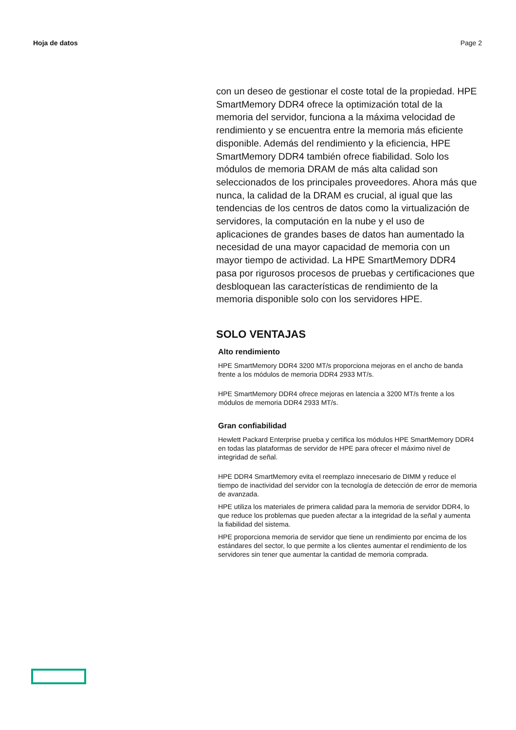Hoja de datos Page 2
con un deseo de gestionar el coste total de la propiedad. HPE SmartMemory DDR4 ofrece la optimización total de la memoria del servidor, funciona a la máxima velocidad de rendimiento y se encuentra entre la memoria más eficiente disponible. Además del rendimiento y la eficiencia, HPE SmartMemory DDR4 también ofrece fiabilidad. Solo los módulos de memoria DRAM de más alta calidad son seleccionados de los principales proveedores. Ahora más que nunca, la calidad de la DRAM es crucial, al igual que las tendencias de los centros de datos como la virtualización de servidores, la computación en la nube y el uso de aplicaciones de grandes bases de datos han aumentado la necesidad de una mayor capacidad de memoria con un mayor tiempo de actividad. La HPE SmartMemory DDR4 pasa por rigurosos procesos de pruebas y certificaciones que desbloquean las características de rendimiento de la memoria disponible solo con los servidores HPE.
SOLO VENTAJAS
Alto rendimiento
HPE SmartMemory DDR4 3200 MT/s proporciona mejoras en el ancho de banda frente a los módulos de memoria DDR4 2933 MT/s.
HPE SmartMemory DDR4 ofrece mejoras en latencia a 3200 MT/s frente a los módulos de memoria DDR4 2933 MT/s.
Gran confiabilidad
Hewlett Packard Enterprise prueba y certifica los módulos HPE SmartMemory DDR4 en todas las plataformas de servidor de HPE para ofrecer el máximo nivel de integridad de señal.
HPE DDR4 SmartMemory evita el reemplazo innecesario de DIMM y reduce el tiempo de inactividad del servidor con la tecnología de detección de error de memoria de avanzada.
HPE utiliza los materiales de primera calidad para la memoria de servidor DDR4, lo que reduce los problemas que pueden afectar a la integridad de la señal y aumenta la fiabilidad del sistema.
HPE proporciona memoria de servidor que tiene un rendimiento por encima de los estándares del sector, lo que permite a los clientes aumentar el rendimiento de los servidores sin tener que aumentar la cantidad de memoria comprada.